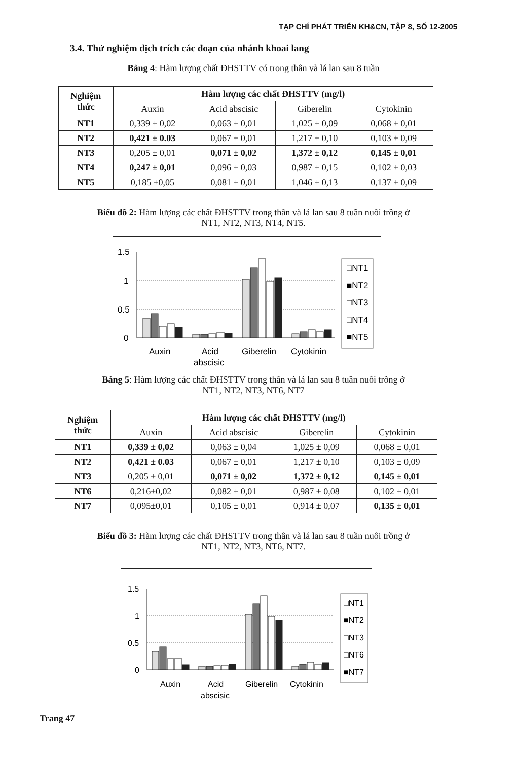TẠP CHÍ PHÁT TRIỂN KH&CN, TẬP 8, SỐ 12-2005
3.4. Thử nghiệm dịch trích các đoạn của nhánh khoai lang
Bảng 4: Hàm lượng chất ĐHSTTV có trong thân và lá lan sau 8 tuần
| Nghiệm thức | Hàm lượng các chất ĐHSTTV (mg/l) | | | |
| --- | --- | --- | --- | --- |
| | Auxin | Acid abscisic | Giberelin | Cytokinin |
| NT1 | 0,339 ± 0,02 | 0,063 ± 0,01 | 1,025 ± 0,09 | 0,068 ± 0,01 |
| NT2 | 0,421 ± 0.03 | 0,067 ± 0,01 | 1,217 ± 0,10 | 0,103 ± 0,09 |
| NT3 | 0,205 ± 0,01 | 0,071 ± 0,02 | 1,372 ± 0,12 | 0,145 ± 0,01 |
| NT4 | 0,247 ± 0,01 | 0,096 ± 0,03 | 0,987 ± 0,15 | 0,102 ± 0,03 |
| NT5 | 0,185 ±0,05 | 0,081 ± 0,01 | 1,046 ± 0,13 | 0,137 ± 0,09 |
Biểu đồ 2: Hàm lượng các chất ĐHSTTV trong thân và lá lan sau 8 tuần nuôi trồng ở
NT1, NT2, NT3, NT4, NT5.
1.5
1
0.5
0
□NT1
■NT2
□NT3
□NT4
■NT5
Auxin
Acid
abscisic
Giberelin
Cytokinin
Bảng 5: Hàm lượng các chất ĐHSTTV trong thân và lá lan sau 8 tuần nuôi trồng ở
NT1, NT2, NT3, NT6, NT7
| Nghiệm thức | Hàm lượng các chất ĐHSTTV (mg/l) | | | |
| --- | --- | --- | --- | --- |
| | Auxin | Acid abscisic | Giberelin | Cytokinin |
| NT1 | 0,339 ± 0,02 | 0,063 ± 0,04 | 1,025 ± 0,09 | 0,068 ± 0,01 |
| NT2 | 0,421 ± 0.03 | 0,067 ± 0,01 | 1,217 ± 0,10 | 0,103 ± 0,09 |
| NT3 | 0,205 ± 0,01 | 0,071 ± 0,02 | 1,372 ± 0,12 | 0,145 ± 0,01 |
| NT6 | 0,216±0,02 | 0,082 ± 0,01 | 0,987 ± 0,08 | 0,102 ± 0,01 |
| NT7 | 0,095±0,01 | 0,105 ± 0,01 | 0,914 ± 0,07 | 0,135 ± 0,01 |
Biểu đồ 3: Hàm lượng các chất ĐHSTTV trong thân và lá lan sau 8 tuần nuôi trồng ở
NT1, NT2, NT3, NT6, NT7.
1.5
1
0.5
0
□NT1
■NT2
□NT3
□NT6
■NT7
Auxin
Acid
abscisic
Giberelin
Cytokinin
Trang 47